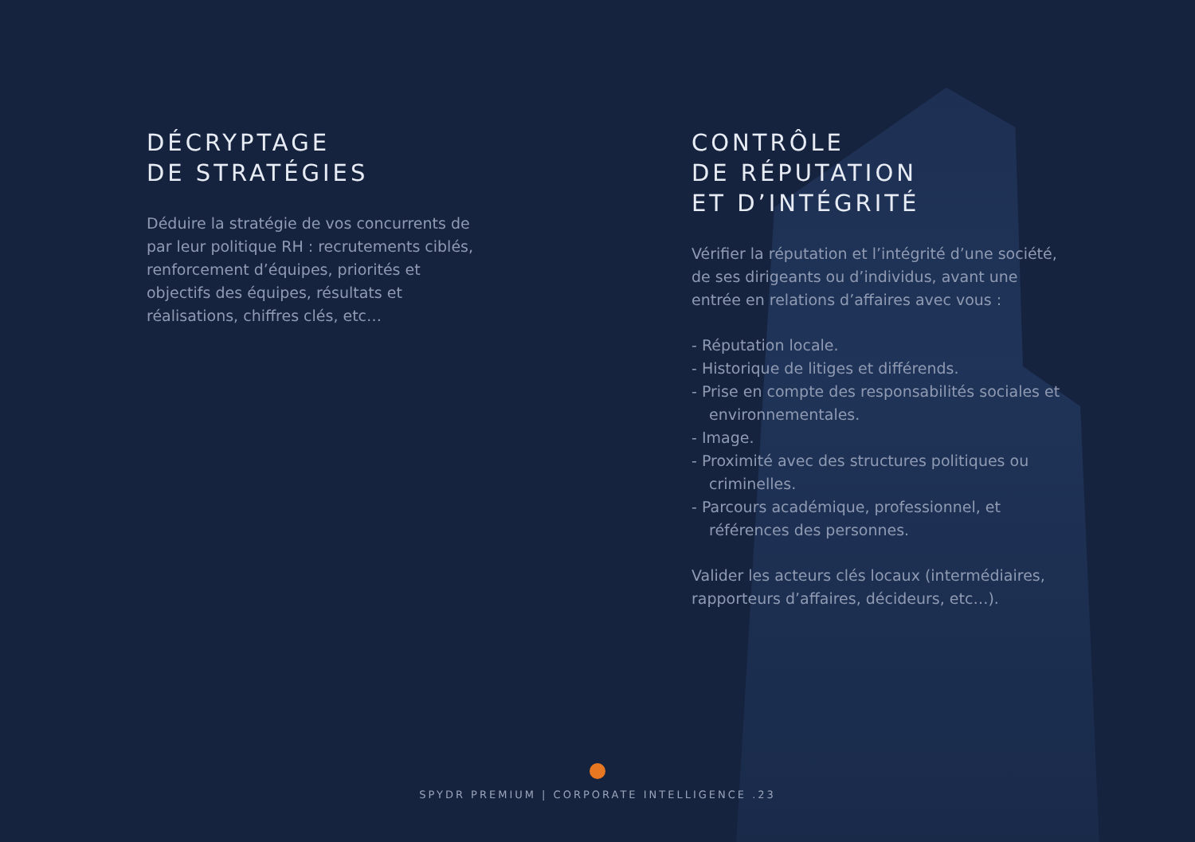DÉCRYPTAGE
DE STRATÉGIES
Déduire la stratégie de vos concurrents de par leur politique RH : recrutements ciblés, renforcement d’équipes, priorités et objectifs des équipes, résultats et réalisations, chiffres clés, etc…
CONTRÔLE
DE RÉPUTATION
ET D’INTÉGRITÉ
Vérifier la réputation et l’intégrité d’une société, de ses dirigeants ou d’individus, avant une entrée en relations d’affaires avec vous :
- Réputation locale.
- Historique de litiges et différends.
- Prise en compte des responsabilités sociales et environnementales.
- Image.
- Proximité avec des structures politiques ou criminelles.
- Parcours académique, professionnel, et références des personnes.
Valider les acteurs clés locaux (intermédiaires, rapporteurs d’affaires, décideurs, etc…).
SPYDR PREMIUM | CORPORATE INTELLIGENCE .23